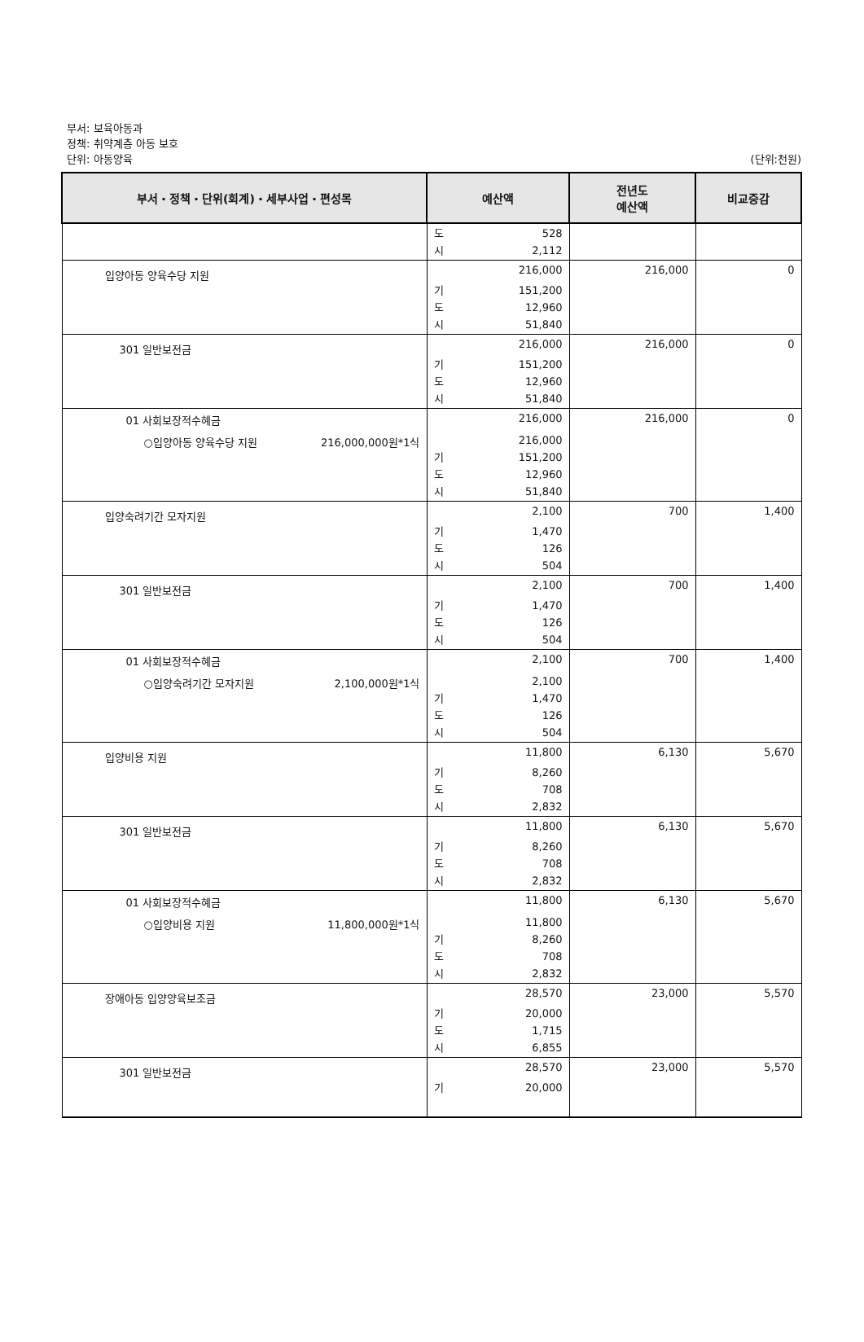부서: 보육아동과
정책: 취약계층 아동 보호
단위: 아동양육
(단위:천원)
| 부서・정책・단위(회계)・세부사업・편성목 | 예산액 | 전년도 예산액 | 비교증감 |
| --- | --- | --- | --- |
| | 도 528 시 2,112 | | |
| 입양아동 양육수당 지원 | 216,000 기 151,200 도 12,960 시 51,840 | 216,000 | 0 |
| 301 일반보전금 | 216,000 기 151,200 도 12,960 시 51,840 | 216,000 | 0 |
| 01 사회보장적수혜금 ○입양아동 양육수당 지원 216,000,000원*1식 | 216,000 216,000 기 151,200 도 12,960 시 51,840 | 216,000 | 0 |
| 입양숙려기간 모자지원 | 2,100 기 1,470 도 126 시 504 | 700 | 1,400 |
| 301 일반보전금 | 2,100 기 1,470 도 126 시 504 | 700 | 1,400 |
| 01 사회보장적수혜금 ○입양숙려기간 모자지원 2,100,000원*1식 | 2,100 2,100 기 1,470 도 126 시 504 | 700 | 1,400 |
| 입양비용 지원 | 11,800 기 8,260 도 708 시 2,832 | 6,130 | 5,670 |
| 301 일반보전금 | 11,800 기 8,260 도 708 시 2,832 | 6,130 | 5,670 |
| 01 사회보장적수혜금 ○입양비용 지원 11,800,000원*1식 | 11,800 11,800 기 8,260 도 708 시 2,832 | 6,130 | 5,670 |
| 장애아동 입양양육보조금 | 28,570 기 20,000 도 1,715 시 6,855 | 23,000 | 5,570 |
| 301 일반보전금 | 28,570 기 20,000 | 23,000 | 5,570 |